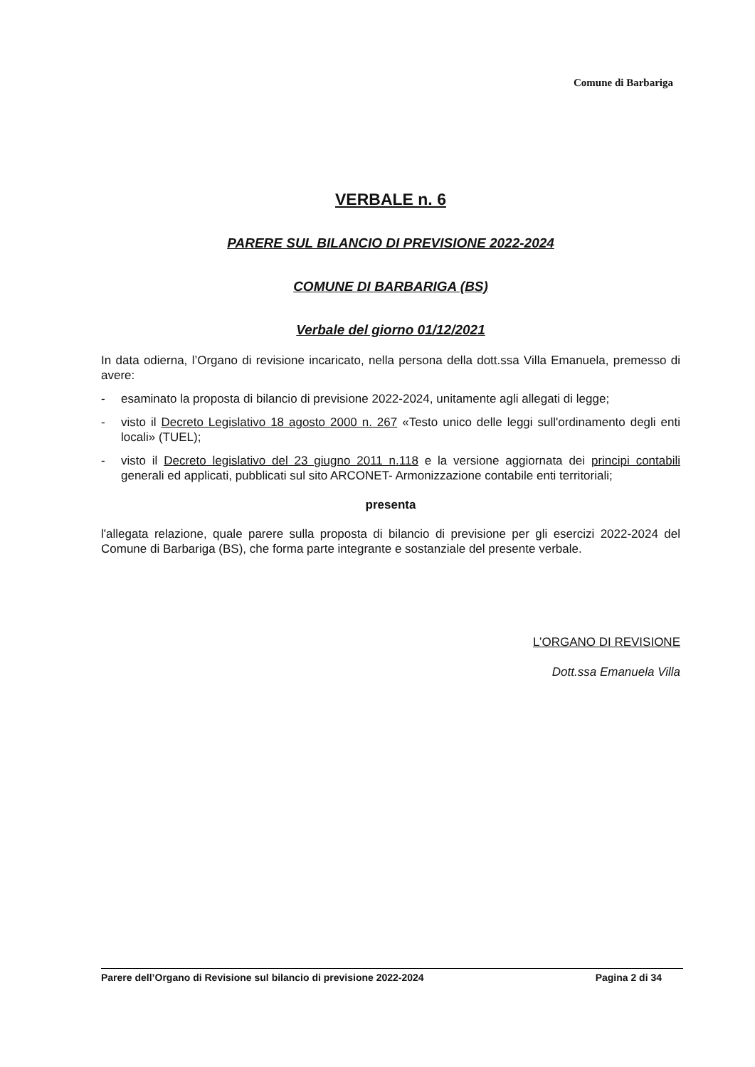Comune di Barbariga
VERBALE n. 6
PARERE SUL BILANCIO DI PREVISIONE 2022-2024
COMUNE DI BARBARIGA (BS)
Verbale del giorno 01/12/2021
In data odierna, l’Organo di revisione incaricato, nella persona della dott.ssa Villa Emanuela, premesso di avere:
- esaminato la proposta di bilancio di previsione 2022-2024, unitamente agli allegati di legge;
- visto il Decreto Legislativo 18 agosto 2000 n. 267 «Testo unico delle leggi sull'ordinamento degli enti locali» (TUEL);
- visto il Decreto legislativo del 23 giugno 2011 n.118 e la versione aggiornata dei principi contabili generali ed applicati, pubblicati sul sito ARCONET- Armonizzazione contabile enti territoriali;
presenta
l'allegata relazione, quale parere sulla proposta di bilancio di previsione per gli esercizi 2022-2024 del Comune di Barbariga (BS), che forma parte integrante e sostanziale del presente verbale.
L’ORGANO DI REVISIONE
Dott.ssa Emanuela Villa
Parere dell’Organo di Revisione sul bilancio di previsione 2022-2024 Pagina 2 di 34